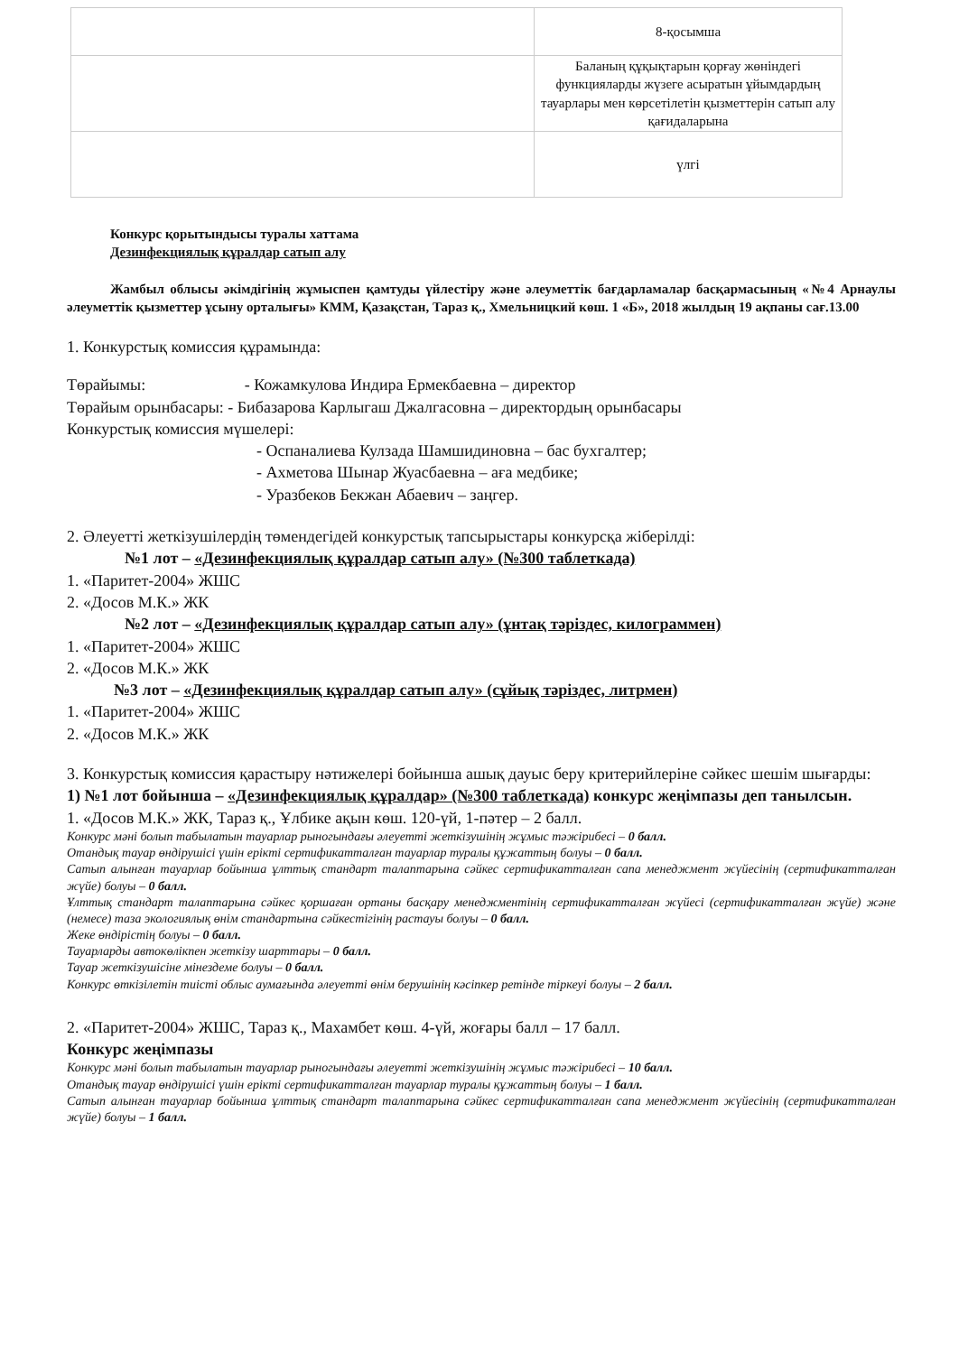| | 8-қосымша |
| | Баланың құқықтарын қорғау жөніндегі функцияларды жүзеге асыратын ұйымдардың тауарлары мен көрсетілетін қызметтерін сатып алу қағидаларына |
| | үлгі |
Конкурс қорытындысы туралы хаттама
Дезинфекциялық құралдар сатып алу
Жамбыл облысы әкімдігінің жұмыспен қамтуды үйлестіру және әлеуметтік бағдарламалар басқармасының «№4 Арнаулы әлеуметтік қызметтер ұсыну орталығы» КММ, Қазақстан, Тараз қ., Хмельницкий көш. 1 «Б», 2018 жылдың 19 ақпаны сағ.13.00
1. Конкурстық комиссия құрамында:
Төрайымы: - Кожамкулова Индира Ермекбаевна – директор
Төрайым орынбасары: - Бибазарова Карлыгаш Джалгасовна – директордың орынбасары
Конкурстық комиссия мүшелері:
- Оспаналиева Кулзада Шамшидиновна – бас бухгалтер;
- Ахметова Шынар Жуасбаевна – аға медбике;
- Уразбеков Бекжан Абаевич – заңгер.
2. Әлеуетті жеткізушілердің төмендегідей конкурстық тапсырыстары конкурсқа жіберілді:
№1 лот – «Дезинфекциялық құралдар сатып алу» (№300 таблеткада)
1. «Паритет-2004» ЖШС
2. «Досов М.К.» ЖК
№2 лот – «Дезинфекциялық құралдар сатып алу» (ұнтақ тәріздес, килограммен)
1. «Паритет-2004» ЖШС
2. «Досов М.К.» ЖК
№3 лот – «Дезинфекциялық құралдар сатып алу» (сұйық тәріздес, литрмен)
1. «Паритет-2004» ЖШС
2. «Досов М.К.» ЖК
3. Конкурстық комиссия қарастыру нәтижелері бойынша ашық дауыс беру критерийлеріне сәйкес шешім шығарды:
1) №1 лот бойынша – «Дезинфекциялық құралдар» (№300 таблеткада) конкурс жеңімпазы деп танылсын.
1. «Досов М.К.» ЖК, Тараз қ., Ұлбике ақын көш. 120-үй, 1-пәтер – 2 балл.
Конкурс мәні болып табылатын тауарлар рыногындағы әлеуетті жеткізушінің жұмыс тәжірибесі – 0 балл.
Отандық тауар өндірушісі үшін ерікті сертификатталған тауарлар туралы құжаттың болуы – 0 балл.
Сатып алынған тауарлар бойынша ұлттық стандарт талаптарына сәйкес сертификатталған сапа менеджмент жүйесінің (сертификатталған жүйе) болуы – 0 балл.
Ұлттық стандарт талаптарына сәйкес қоршаған ортаны басқару менеджментінің сертификатталған жүйесі (сертификатталған жүйе) және (немесе) таза экологиялық өнім стандартына сәйкестігінің растауы болуы – 0 балл.
Жеке өндірістің болуы – 0 балл.
Тауарларды автокөлікпен жеткізу шарттары – 0 балл.
Тауар жеткізушісіне мінездеме болуы – 0 балл.
Конкурс өткізілетін тиісті облыс аумағында әлеуетті өнім берушінің кәсіпкер ретінде тіркеуі болуы – 2 балл.
2. «Паритет-2004» ЖШС, Тараз қ., Махамбет көш. 4-үй, жоғары балл – 17 балл.
Конкурс жеңімпазы
Конкурс мәні болып табылатын тауарлар рыногындағы әлеуетті жеткізушінің жұмыс тәжірибесі – 10 балл.
Отандық тауар өндірушісі үшін ерікті сертификатталған тауарлар туралы құжаттың болуы – 1 балл.
Сатып алынған тауарлар бойынша ұлттық стандарт талаптарына сәйкес сертификатталған сапа менеджмент жүйесінің (сертификатталған жүйе) болуы – 1 балл.